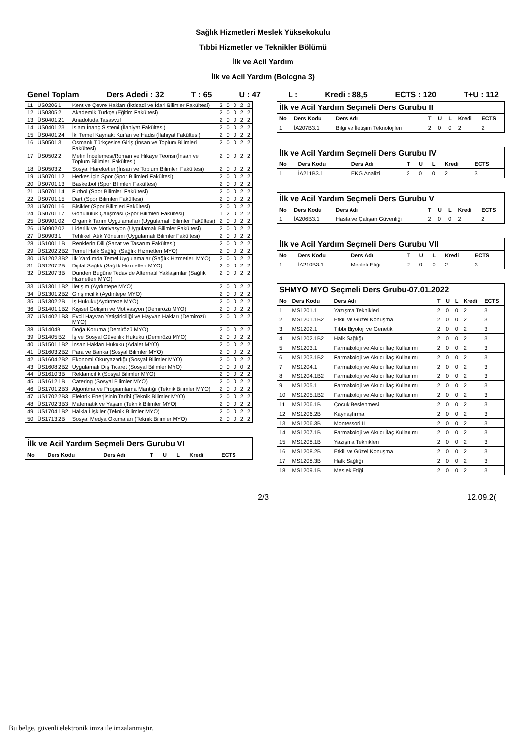Sağlık Hizmetleri Meslek Yüksekokulu
Tıbbi Hizmetler ve Teknikler Bölümü
İlk ve Acil Yardım
İlk ve Acil Yardım (Bologna 3)
Genel Toplam Ders Adedi : 32 T : 65 U : 47 L : Kredi : 88,5 ECTS : 120 T+U : 112
| 11 | ÜS0206.1 | Kent ve Çevre Hakları (İktisadi ve İdari Bilimler Fakültesi) | 2 | 0 | 0 | 2 | 2 |
| 12 | ÜS0305.2 | Akademik Türkçe (Eğitim Fakültesi) | 2 | 0 | 0 | 2 | 2 |
| 13 | ÜS0401.21 | Anadoluda Tasavvuf | 2 | 0 | 0 | 2 | 2 |
| 14 | ÜS0401.23 | İslam İnanç Sistemi (İlahiyat Fakültesi) | 2 | 0 | 0 | 2 | 2 |
| 15 | ÜS0401.24 | İki Temel Kaynak: Kur'an ve Hadis (İlahiyat Fakültesi) | 2 | 0 | 0 | 2 | 2 |
| 16 | ÜS0501.3 | Osmanlı Türkçesine Giriş (İnsan ve Toplum Bilimleri Fakültesi) | 2 | 0 | 0 | 2 | 2 |
| 17 | ÜS0502.2 | Metin İncelemesi/Roman ve Hikaye Teorisi (İnsan ve Toplum Bilimleri Fakültesi) | 2 | 0 | 0 | 2 | 2 |
| 18 | ÜS0503.2 | Sosyal Hareketler (İnsan ve Toplum Bilimleri Fakültesi) | 2 | 0 | 0 | 2 | 2 |
| 19 | ÜS0701.12 | Herkes İçin Spor (Spor Bilimleri Fakültesi) | 2 | 0 | 0 | 2 | 2 |
| 20 | ÜS0701.13 | Basketbol (Spor Bilimleri Fakültesi) | 2 | 0 | 0 | 2 | 2 |
| 21 | ÜS0701.14 | Futbol (Spor Bilimleri Fakültesi) | 2 | 0 | 0 | 2 | 2 |
| 22 | ÜS0701.15 | Dart (Spor Bilimleri Fakültesi) | 2 | 0 | 0 | 2 | 2 |
| 23 | ÜS0701.16 | Bisiklet (Spor Bilimleri Fakültesi) | 2 | 0 | 0 | 2 | 2 |
| 24 | ÜS0701.17 | Gönüllülük Çalışması (Spor Bilimleri Fakültesi) | 1 | 2 | 0 | 2 | 2 |
| 25 | ÜS0901.02 | Organik Tarım Uygulamaları (Uygulamalı Bilimler Fakültesi) | 2 | 0 | 0 | 2 | 2 |
| 26 | ÜS0902.02 | Liderlik ve Motivasyon (Uygulamalı Bilimler Fakültesi) | 2 | 0 | 0 | 2 | 2 |
| 27 | ÜS0903.1 | Tehlikeli Atık Yönetimi (Uygulamalı Bilimler Fakültesi) | 2 | 0 | 0 | 2 | 2 |
| 28 | ÜS1001.1B | Renklerin Dili (Sanat ve Tasarım Fakültesi) | 2 | 0 | 0 | 2 | 2 |
| 29 | ÜS1202.2B2 | Temel Halk Sağlığı (Sağlık Hizmetleri MYO) | 2 | 0 | 0 | 2 | 2 |
| 30 | ÜS1202.3B2 | İlk Yardımda Temel Uygulamalar (Sağlık Hizmetleri MYO) | 2 | 0 | 0 | 2 | 2 |
| 31 | ÜS1207.2B | Dijital Sağlık (Sağlık Hizmetleri MYO) | 2 | 0 | 0 | 2 | 2 |
| 32 | ÜS1207.3B | Dünden Bugüne Tedavide Alternatif Yaklaşımlar (Sağlık Hizmetleri MYO) | 2 | 0 | 0 | 2 | 2 |
| 33 | ÜS1301.1B2 | İletişim (Aydıntepe MYO) | 2 | 0 | 0 | 2 | 2 |
| 34 | ÜS1301.2B2 | Girişimcilik (Aydıntepe MYO) | 2 | 0 | 0 | 2 | 2 |
| 35 | ÜS1302.2B | İş Hukuku(Aydıntepe MYO) | 2 | 0 | 0 | 2 | 2 |
| 36 | ÜS1401.1B2 | Kişisel Gelişim ve Motivasyon (Demirözü MYO) | 2 | 0 | 0 | 2 | 2 |
| 37 | ÜS1402.1B3 | Evcil Hayvan Yetiştiriciliği ve Hayvan Hakları (Demirözü MYO) | 2 | 0 | 0 | 2 | 2 |
| 38 | ÜS1404B | Doğa Koruma (Demirözü MYO) | 2 | 0 | 0 | 2 | 2 |
| 39 | ÜS1405.B2 | İş ve Sosyal Güvenlik Hukuku (Demirözü MYO) | 2 | 0 | 0 | 2 | 2 |
| 40 | ÜS1501.1B2 | İnsan Hakları Hukuku (Adalet MYO) | 2 | 0 | 0 | 2 | 2 |
| 41 | ÜS1603.2B2 | Para ve Banka (Sosyal Bilimler MYO) | 2 | 0 | 0 | 2 | 2 |
| 42 | ÜS1604.2B2 | Ekonomi Okuryazarlığı (Sosyal Bilimler MYO) | 2 | 0 | 0 | 2 | 2 |
| 43 | ÜS1608.2B2 | Uygulamalı Dış Ticaret (Sosyal Bilimler MYO) | 0 | 0 | 0 | 0 | 2 |
| 44 | ÜS1610.3B | Reklamcılık (Sosyal Bilimler MYO) | 2 | 0 | 0 | 2 | 2 |
| 45 | ÜS1612.1B | Catering (Sosyal Bilimler MYO) | 2 | 0 | 0 | 2 | 2 |
| 46 | ÜS1701.2B3 | Algoritma ve Programlama Mantığı (Teknik Bilimler MYO) | 2 | 0 | 0 | 2 | 2 |
| 47 | ÜS1702.2B3 | Elektrik Enerjisinin Tarihi (Teknik Bilimler MYO) | 2 | 0 | 0 | 2 | 2 |
| 48 | ÜS1702.3B3 | Matematik ve Yaşam (Teknik Bilimler MYO) | 2 | 0 | 0 | 2 | 2 |
| 49 | ÜS1704.1B2 | Halkla İlişkiler (Teknik Bilimler MYO) | 2 | 0 | 0 | 2 | 2 |
| 50 | ÜS1713.2B | Sosyal Medya Okumaları (Teknik Bilimler MYO) | 2 | 0 | 0 | 2 | 2 |
| İlk ve Acil Yardım Seçmeli Ders Gurubu VI | | | | | | | |
| No | Ders Kodu | Ders Adı | T | U | L | Kredi | ECTS |
| İlk ve Acil Yardım Seçmeli Ders Gurubu II | | | | | | | |
| No | Ders Kodu | Ders Adı | T | U | L | Kredi | ECTS |
| 1 | İA207B3.1 | Bilgi ve İletişim Teknolojileri | 2 | 0 | 0 | 2 | 2 |
| İlk ve Acil Yardım Seçmeli Ders Gurubu IV | | | | | | | |
| No | Ders Kodu | Ders Adı | T | U | L | Kredi | ECTS |
| 1 | İA211B3.1 | EKG Analizi | 2 | 0 | 0 | 2 | 3 |
| İlk ve Acil Yardım Seçmeli Ders Gurubu V | | | | | | | |
| No | Ders Kodu | Ders Adı | T | U | L | Kredi | ECTS |
| 1 | İA206B3.1 | Hasta ve Çalışan Güvenliği | 2 | 0 | 0 | 2 | 2 |
| İlk ve Acil Yardım Seçmeli Ders Gurubu VII | | | | | | | |
| No | Ders Kodu | Ders Adı | T | U | L | Kredi | ECTS |
| 1 | İA210B3.1 | Meslek Etiği | 2 | 0 | 0 | 2 | 3 |
| SHMYO MYO Seçmeli Ders Grubu-07.01.2022 | | | | | | | |
| No | Ders Kodu | Ders Adı | T | U | L | Kredi | ECTS |
| 1 | MS1201.1 | Yazışma Teknikleri | 2 | 0 | 0 | 2 | 3 |
| 2 | MS1201.1B2 | Etkili ve Güzel Konuşma | 2 | 0 | 0 | 2 | 3 |
| 3 | MS1202.1 | Tıbbi Biyoloji ve Genetik | 2 | 0 | 0 | 2 | 3 |
| 4 | MS1202.1B2 | Halk Sağlığı | 2 | 0 | 0 | 2 | 3 |
| 5 | MS1203.1 | Farmakoloji ve Akılcı İlaç Kullanımı | 2 | 0 | 0 | 2 | 3 |
| 6 | MS1203.1B2 | Farmakoloji ve Akılcı İlaç Kullanımı | 2 | 0 | 0 | 2 | 3 |
| 7 | MS1204.1 | Farmakoloji ve Akılcı İlaç Kullanımı | 2 | 0 | 0 | 2 | 3 |
| 8 | MS1204.1B2 | Farmakoloji ve Akılcı İlaç Kullanımı | 2 | 0 | 0 | 2 | 3 |
| 9 | MS1205.1 | Farmakoloji ve Akılcı İlaç Kullanımı | 2 | 0 | 0 | 2 | 3 |
| 10 | MS1205.1B2 | Farmakoloji ve Akılcı İlaç Kullanımı | 2 | 0 | 0 | 2 | 3 |
| 11 | MS1206.1B | Çocuk Beslenmesi | 2 | 0 | 0 | 2 | 3 |
| 12 | MS1206.2B | Kaynaştırma | 2 | 0 | 0 | 2 | 3 |
| 13 | MS1206.3B | Montessori II | 2 | 0 | 0 | 2 | 3 |
| 14 | MS1207.1B | Farmakoloji ve Akılcı İlaç Kullanımı | 2 | 0 | 0 | 2 | 3 |
| 15 | MS1208.1B | Yazışma Teknikleri | 2 | 0 | 0 | 2 | 3 |
| 16 | MS1208.2B | Etkili ve Güzel Konuşma | 2 | 0 | 0 | 2 | 3 |
| 17 | MS1208.3B | Halk Sağlığı | 2 | 0 | 0 | 2 | 3 |
| 18 | MS1209.1B | Meslek Etiği | 2 | 0 | 0 | 2 | 3 |
2/3 12.09.2(
Bu belge, güvenli elektronik imza ile imzalanmıştır.